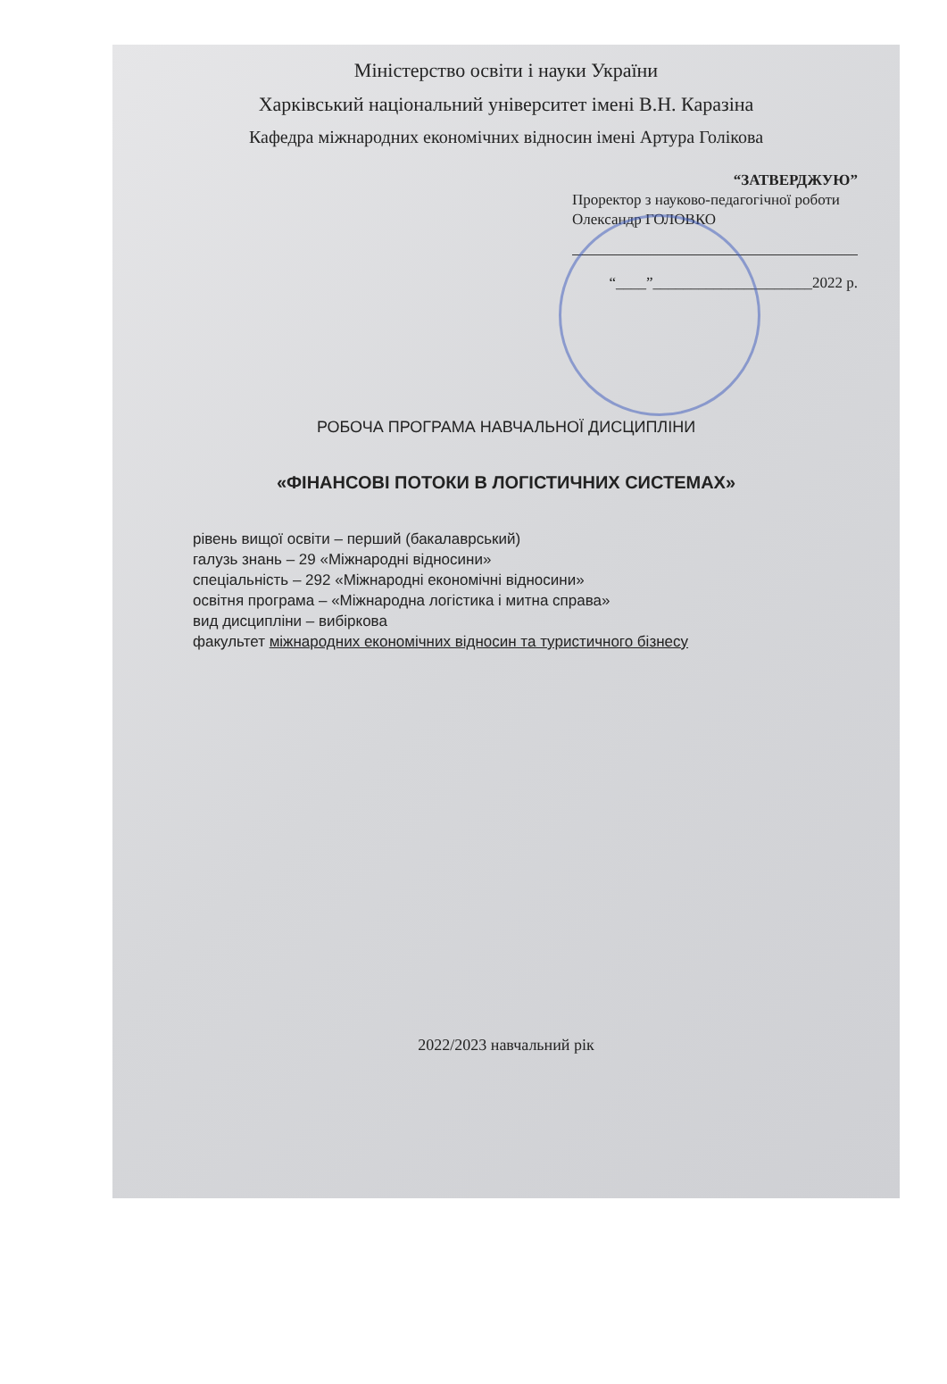Міністерство освіти і науки України
Харківський національний університет імені В.Н. Каразіна
Кафедра міжнародних економічних відносин імені Артура Голікова
“ЗАТВЕРДЖУЮ”
Проректор з науково-педагогічної роботи
Олександр ГОЛОВКО
“____”_____________________2022 р.
РОБОЧА ПРОГРАМА НАВЧАЛЬНОЇ ДИСЦИПЛІНИ
«ФІНАНСОВІ ПОТОКИ В ЛОГІСТИЧНИХ СИСТЕМАХ»
рівень вищої освіти – перший (бакалаврський)
галузь знань – 29 «Міжнародні відносини»
спеціальність – 292 «Міжнародні економічні відносини»
освітня програма – «Міжнародна логістика і митна справа»
вид дисципліни – вибіркова
факультет міжнародних економічних відносин та туристичного бізнесу
2022/2023 навчальний рік